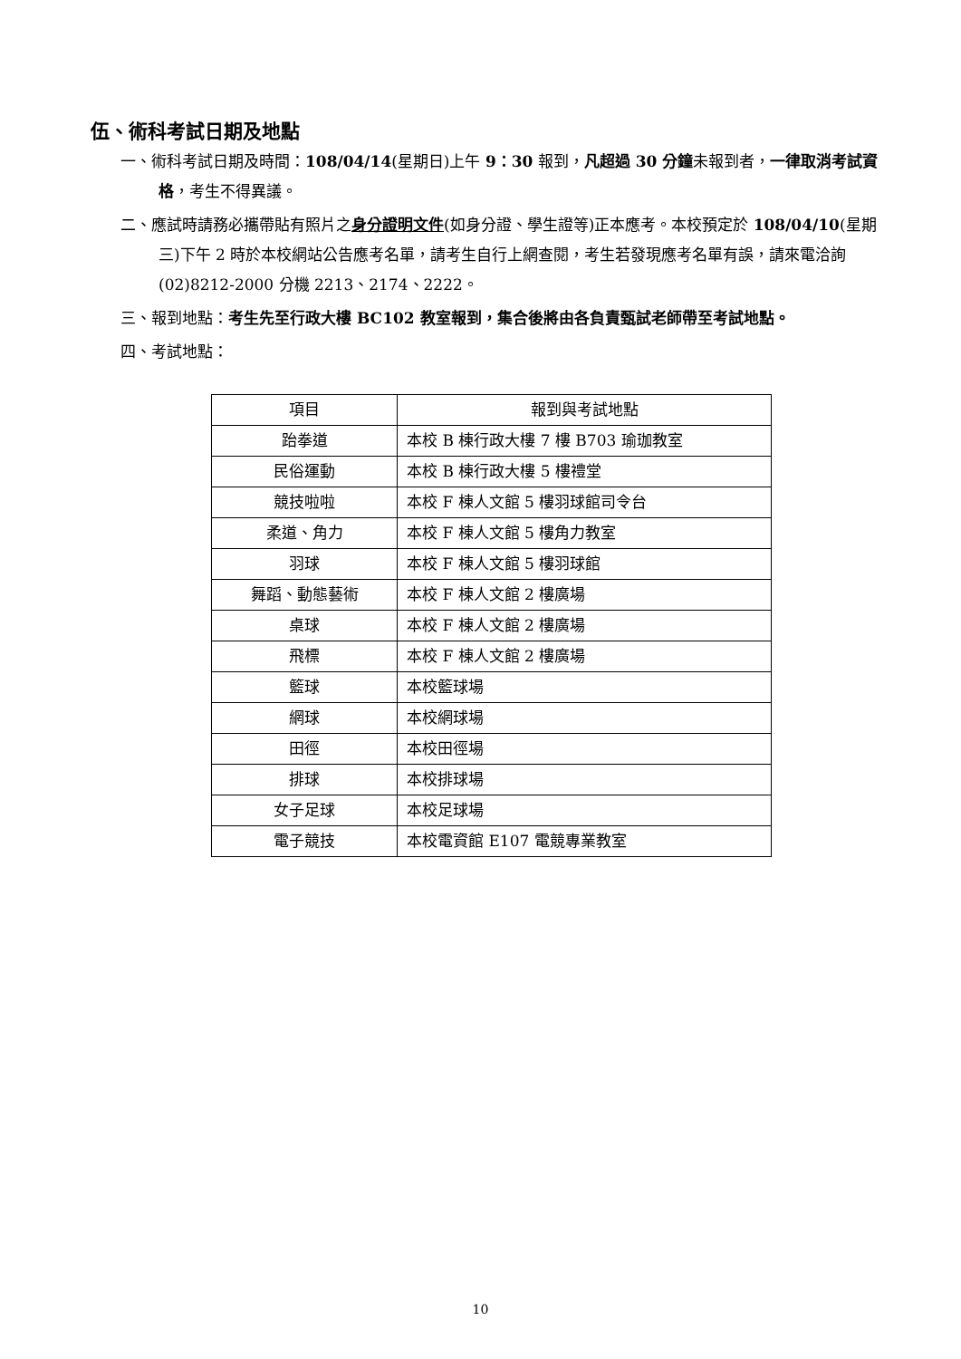伍、術科考試日期及地點
一、術科考試日期及時間：108/04/14(星期日)上午 9：30 報到，凡超過 30 分鐘未報到者，一律取消考試資格，考生不得異議。
二、應試時請務必攜帶貼有照片之身分證明文件(如身分證、學生證等)正本應考。本校預定於 108/04/10(星期三)下午 2 時於本校網站公告應考名單，請考生自行上網查閱，考生若發現應考名單有誤，請來電洽詢(02)8212-2000 分機 2213、2174、2222。
三、報到地點：考生先至行政大樓 BC102 教室報到，集合後將由各負責甄試老師帶至考試地點。
四、考試地點：
| 項目 | 報到與考試地點 |
| --- | --- |
| 跆拳道 | 本校 B 棟行政大樓 7 樓 B703 瑜珈教室 |
| 民俗運動 | 本校 B 棟行政大樓 5 樓禮堂 |
| 競技啦啦 | 本校 F 棟人文館 5 樓羽球館司令台 |
| 柔道、角力 | 本校 F 棟人文館 5 樓角力教室 |
| 羽球 | 本校 F 棟人文館 5 樓羽球館 |
| 舞蹈、動態藝術 | 本校 F 棟人文館 2 樓廣場 |
| 桌球 | 本校 F 棟人文館 2 樓廣場 |
| 飛標 | 本校 F 棟人文館 2 樓廣場 |
| 籃球 | 本校籃球場 |
| 網球 | 本校網球場 |
| 田徑 | 本校田徑場 |
| 排球 | 本校排球場 |
| 女子足球 | 本校足球場 |
| 電子競技 | 本校電資館 E107 電競專業教室 |
10